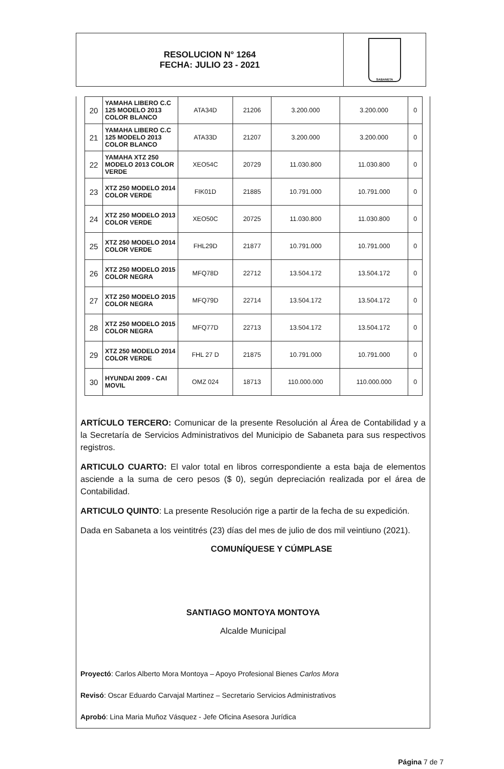RESOLUCION N° 1264
FECHA: JULIO 23 - 2021
SABANETA
| 20 | YAMAHA LIBERO C.C 125 MODELO 2013 COLOR BLANCO | ATA34D | 21206 | 3.200.000 | 3.200.000 | 0 |
| 21 | YAMAHA LIBERO C.C 125 MODELO 2013 COLOR BLANCO | ATA33D | 21207 | 3.200.000 | 3.200.000 | 0 |
| 22 | YAMAHA XTZ 250 MODELO 2013 COLOR VERDE | XEO54C | 20729 | 11.030.800 | 11.030.800 | 0 |
| 23 | XTZ 250 MODELO 2014 COLOR VERDE | FIK01D | 21885 | 10.791.000 | 10.791.000 | 0 |
| 24 | XTZ 250 MODELO 2013 COLOR VERDE | XEO50C | 20725 | 11.030.800 | 11.030.800 | 0 |
| 25 | XTZ 250 MODELO 2014 COLOR VERDE | FHL29D | 21877 | 10.791.000 | 10.791.000 | 0 |
| 26 | XTZ 250 MODELO 2015 COLOR NEGRA | MFQ78D | 22712 | 13.504.172 | 13.504.172 | 0 |
| 27 | XTZ 250 MODELO 2015 COLOR NEGRA | MFQ79D | 22714 | 13.504.172 | 13.504.172 | 0 |
| 28 | XTZ 250 MODELO 2015 COLOR NEGRA | MFQ77D | 22713 | 13.504.172 | 13.504.172 | 0 |
| 29 | XTZ 250 MODELO 2014 COLOR VERDE | FHL 27 D | 21875 | 10.791.000 | 10.791.000 | 0 |
| 30 | HYUNDAI 2009 - CAI MOVIL | OMZ 024 | 18713 | 110.000.000 | 110.000.000 | 0 |
ARTÍCULO TERCERO: Comunicar de la presente Resolución al Área de Contabilidad y a la Secretaría de Servicios Administrativos del Municipio de Sabaneta para sus respectivos registros.
ARTICULO CUARTO: El valor total en libros correspondiente a esta baja de elementos asciende a la suma de cero pesos ($ 0), según depreciación realizada por el área de Contabilidad.
ARTICULO QUINTO: La presente Resolución rige a partir de la fecha de su expedición.
Dada en Sabaneta a los veintitrés (23) días del mes de julio de dos mil veintiuno (2021).
COMUNÍQUESE Y CÚMPLASE
SANTIAGO MONTOYA MONTOYA
Alcalde Municipal
Proyectó: Carlos Alberto Mora Montoya – Apoyo Profesional Bienes Carlos Mora
Revisó: Oscar Eduardo Carvajal Martinez – Secretario Servicios Administrativos
Aprobó: Lina Maria Muñoz Vásquez - Jefe Oficina Asesora Jurídica
Página 7 de 7